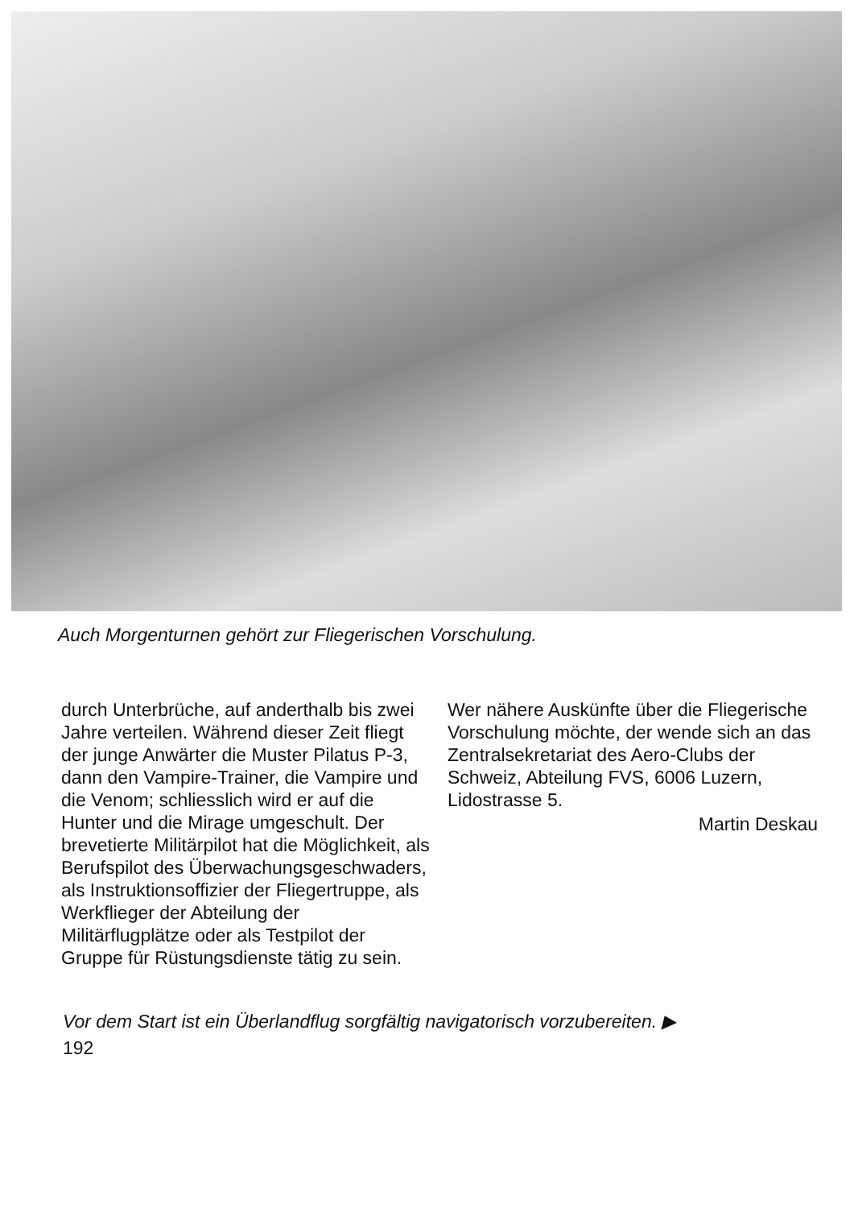Auch Morgenturnen gehört zur Fliegerischen Vorschulung.
durch Unterbrüche, auf anderthalb bis zwei Jahre verteilen. Während dieser Zeit fliegt der junge Anwärter die Muster Pilatus P-3, dann den Vampire-Trainer, die Vampire und die Venom; schliesslich wird er auf die Hunter und die Mirage umgeschult. Der brevetierte Militärpilot hat die Möglichkeit, als Berufspilot des Überwachungsgeschwaders, als Instruktionsoffizier der Fliegertruppe, als Werkflieger der Abteilung der Militärflugplätze oder als Testpilot der Gruppe für Rüstungsdienste tätig zu sein.
Wer nähere Auskünfte über die Fliegerische Vorschulung möchte, der wende sich an das Zentralsekretariat des Aero-Clubs der Schweiz, Abteilung FVS, 6006 Luzern, Lidostrasse 5.
Martin Deskau
Vor dem Start ist ein Überlandflug sorgfältig navigatorisch vorzubereiten. ▶
192